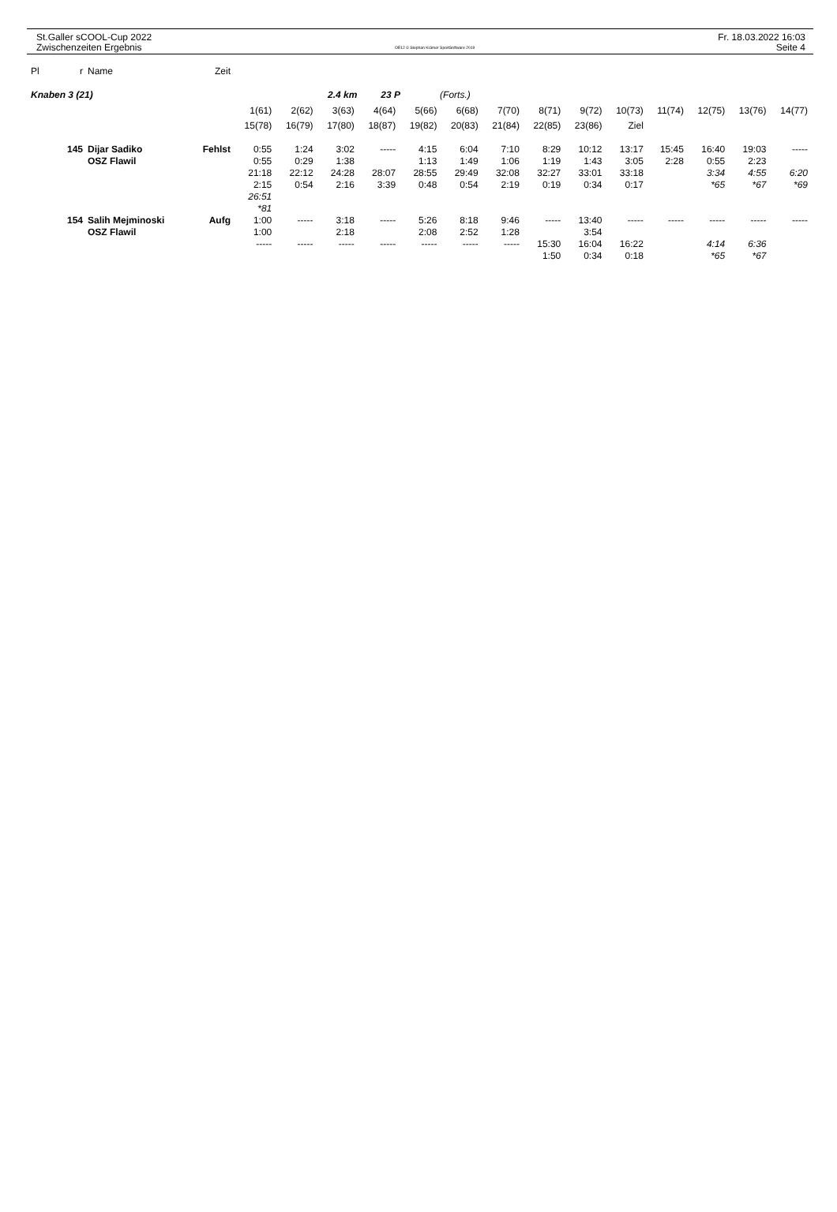St.Galler sCOOL-Cup 2022
Zwischenzeiten Ergebnis
OE12 © Stephan Krämer SportSoftware 2019
Fr. 18.03.2022 16:03
Seite 4
| Pl | r | Name | Zeit | | | | | | | | | | | | | | |
| --- | --- | --- | --- | --- | --- | --- | --- | --- | --- | --- | --- | --- | --- | --- | --- | --- | --- |
| Knaben 3 (21) | | | | 2.4 km 23 P (Forts.) | | | | | | | | | | | | | |
| | | | | 1(61) | 2(62) | 3(63) | 4(64) | 5(66) | 6(68) | 7(70) | 8(71) | 9(72) | 10(73) | 11(74) | 12(75) | 13(76) | 14(77) |
| | | | | 15(78) | 16(79) | 17(80) | 18(87) | 19(82) | 20(83) | 21(84) | 22(85) | 23(86) | Ziel | | | | |
| | 145 | Dijar Sadiko | Fehlst | 0:55 | 1:24 | 3:02 | ----- | 4:15 | 6:04 | 7:10 | 8:29 | 10:12 | 13:17 | 15:45 | 16:40 | 19:03 | ----- |
| | | OSZ Flawil | | 0:55 | 0:29 | 1:38 | | 1:13 | 1:49 | 1:06 | 1:19 | 1:43 | 3:05 | 2:28 | 0:55 | 2:23 | |
| | | | | 21:18 | 22:12 | 24:28 | 28:07 | 28:55 | 29:49 | 32:08 | 32:27 | 33:01 | 33:18 | | 3:34 | 4:55 | 6:20 |
| | | | | 2:15 | 0:54 | 2:16 | 3:39 | 0:48 | 0:54 | 2:19 | 0:19 | 0:34 | 0:17 | | *65 | *67 | *69 |
| | | | | 26:51 | | | | | | | | | | | | | |
| | | | | *81 | | | | | | | | | | | | | |
| | 154 | Salih Mejminoski | Aufg | 1:00 | ----- | 3:18 | ----- | 5:26 | 8:18 | 9:46 | ----- | 13:40 | ----- | ----- | ----- | ----- | ----- |
| | | OSZ Flawil | | 1:00 | | 2:18 | | 2:08 | 2:52 | 1:28 | | 3:54 | | | | | |
| | | | | ----- | ----- | ----- | ----- | ----- | ----- | ----- | 15:30 | 16:04 | 16:22 | | 4:14 | 6:36 | |
| | | | | | | | | | | | 1:50 | 0:34 | 0:18 | | *65 | *67 | |